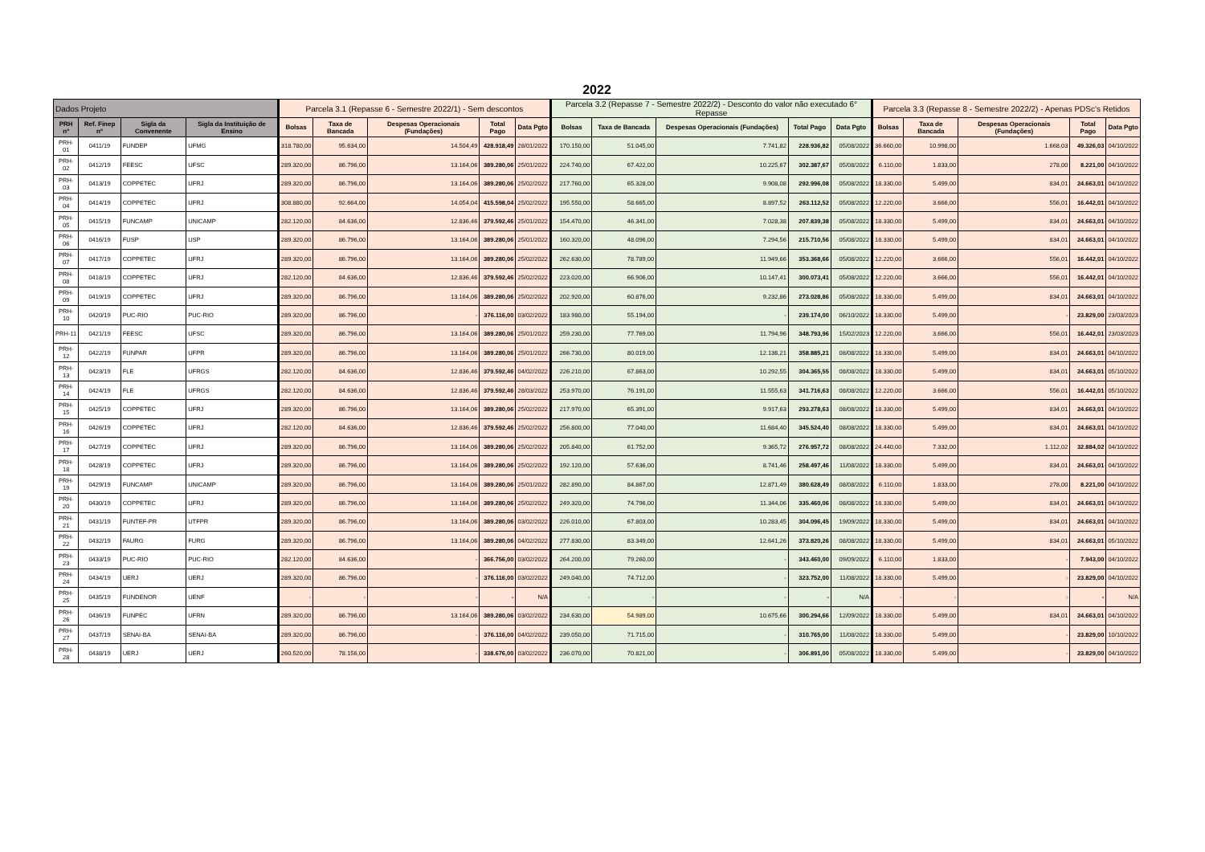2022
| Dados Projeto | | | | Parcela 3.1 (Repasse 6 - Semestre 2022/1) - Sem descontos | | | | | Parcela 3.2 (Repasse 7 - Semestre 2022/2) - Desconto do valor não executado 6° Repasse | | | | | Parcela 3.3 (Repasse 8 - Semestre 2022/2) - Apenas PDSc's Retidos | | | | |
| --- | --- | --- | --- | --- | --- | --- | --- | --- | --- | --- | --- | --- | --- | --- | --- | --- | --- | --- |
| PRH nº | Ref. Finep nº | Sigla da Convenente | Sigla da Instituição de Ensino | Bolsas | Taxa de Bancada | Despesas Operacionais (Fundações) | Total Pago | Data Pgto | Bolsas | Taxa de Bancada | Despesas Operacionais (Fundações) | Total Pago | Data Pgto | Bolsas | Taxa de Bancada | Despesas Operacionais (Fundações) | Total Pago | Data Pgto |
| PRH-01 | 0411/19 | FUNDEP | UFMG | 318.780,00 | 95.634,00 | 14.504,49 | 428.918,49 | 28/01/2022 | 170.150,00 | 51.045,00 | 7.741,82 | 228.936,82 | 05/08/2022 | 36.660,00 | 10.998,00 | 1.668,03 | 49.326,03 | 04/10/2022 |
| PRH-02 | 0412/19 | FEESC | UFSC | 289.320,00 | 86.796,00 | 13.164,06 | 389.280,06 | 25/01/2022 | 224.740,00 | 67.422,00 | 10.225,67 | 302.387,67 | 05/08/2022 | 6.110,00 | 1.833,00 | 278,00 | 8.221,00 | 04/10/2022 |
| PRH-03 | 0413/19 | COPPETEC | UFRJ | 289.320,00 | 86.796,00 | 13.164,06 | 389.280,06 | 25/02/2022 | 217.760,00 | 65.328,00 | 9.908,08 | 292.996,08 | 05/08/2022 | 18.330,00 | 5.499,00 | 834,01 | 24.663,01 | 04/10/2022 |
| PRH-04 | 0414/19 | COPPETEC | UFRJ | 308.880,00 | 92.664,00 | 14.054,04 | 415.598,04 | 25/02/2022 | 195.550,00 | 58.665,00 | 8.897,52 | 263.112,52 | 05/08/2022 | 12.220,00 | 3.666,00 | 556,01 | 16.442,01 | 04/10/2022 |
| PRH-05 | 0415/19 | FUNCAMP | UNICAMP | 282.120,00 | 84.636,00 | 12.836,46 | 379.592,46 | 25/01/2022 | 154.470,00 | 46.341,00 | 7.028,38 | 207.839,38 | 05/08/2022 | 18.330,00 | 5.499,00 | 834,01 | 24.663,01 | 04/10/2022 |
| PRH-06 | 0416/19 | FUSP | USP | 289.320,00 | 86.796,00 | 13.164,06 | 389.280,06 | 25/01/2022 | 160.320,00 | 48.096,00 | 7.294,56 | 215.710,56 | 05/08/2022 | 18.330,00 | 5.499,00 | 834,01 | 24.663,01 | 04/10/2022 |
| PRH-07 | 0417/19 | COPPETEC | UFRJ | 289.320,00 | 86.796,00 | 13.164,06 | 389.280,06 | 25/02/2022 | 262.630,00 | 78.789,00 | 11.949,66 | 353.368,66 | 05/08/2022 | 12.220,00 | 3.666,00 | 556,01 | 16.442,01 | 04/10/2022 |
| PRH-08 | 0418/19 | COPPETEC | UFRJ | 282.120,00 | 84.636,00 | 12.836,46 | 379.592,46 | 25/02/2022 | 223.020,00 | 66.906,00 | 10.147,41 | 300.073,41 | 05/08/2022 | 12.220,00 | 3.666,00 | 556,01 | 16.442,01 | 04/10/2022 |
| PRH-09 | 0419/19 | COPPETEC | UFRJ | 289.320,00 | 86.796,00 | 13.164,06 | 389.280,06 | 25/02/2022 | 202.920,00 | 60.876,00 | 9.232,86 | 273.028,86 | 05/08/2022 | 18.330,00 | 5.499,00 | 834,01 | 24.663,01 | 04/10/2022 |
| PRH-10 | 0420/19 | PUC-RIO | PUC-RIO | 289.320,00 | 86.796,00 | - | 376.116,00 | 03/02/2022 | 183.980,00 | 55.194,00 | - | 239.174,00 | 06/10/2022 | 18.330,00 | 5.499,00 | - | 23.829,00 | 23/03/2023 |
| PRH-11 | 0421/19 | FEESC | UFSC | 289.320,00 | 86.796,00 | 13.164,06 | 389.280,06 | 25/01/2022 | 259.230,00 | 77.769,00 | 11.794,96 | 348.793,96 | 15/02/2023 | 12.220,00 | 3.666,00 | 556,01 | 16.442,01 | 23/03/2023 |
| PRH-12 | 0422/19 | FUNPAR | UFPR | 289.320,00 | 86.796,00 | 13.164,06 | 389.280,06 | 25/01/2022 | 266.730,00 | 80.019,00 | 12.136,21 | 358.885,21 | 08/08/2022 | 18.330,00 | 5.499,00 | 834,01 | 24.663,01 | 04/10/2022 |
| PRH-13 | 0423/19 | FLE | UFRGS | 282.120,00 | 84.636,00 | 12.836,46 | 379.592,46 | 04/02/2022 | 226.210,00 | 67.863,00 | 10.292,55 | 304.365,55 | 08/08/2022 | 18.330,00 | 5.499,00 | 834,01 | 24.663,01 | 05/10/2022 |
| PRH-14 | 0424/19 | FLE | UFRGS | 282.120,00 | 84.636,00 | 12.836,46 | 379.592,46 | 28/03/2022 | 253.970,00 | 76.191,00 | 11.555,63 | 341.716,63 | 08/08/2022 | 12.220,00 | 3.666,00 | 556,01 | 16.442,01 | 05/10/2022 |
| PRH-15 | 0425/19 | COPPETEC | UFRJ | 289.320,00 | 86.796,00 | 13.164,06 | 389.280,06 | 25/02/2022 | 217.970,00 | 65.391,00 | 9.917,63 | 293.278,63 | 08/08/2022 | 18.330,00 | 5.499,00 | 834,01 | 24.663,01 | 04/10/2022 |
| PRH-16 | 0426/19 | COPPETEC | UFRJ | 282.120,00 | 84.636,00 | 12.836,46 | 379.592,46 | 25/02/2022 | 256.800,00 | 77.040,00 | 11.684,40 | 345.524,40 | 08/08/2022 | 18.330,00 | 5.499,00 | 834,01 | 24.663,01 | 04/10/2022 |
| PRH-17 | 0427/19 | COPPETEC | UFRJ | 289.320,00 | 86.796,00 | 13.164,06 | 389.280,06 | 25/02/2022 | 205.840,00 | 61.752,00 | 9.365,72 | 276.957,72 | 08/08/2022 | 24.440,00 | 7.332,00 | 1.112,02 | 32.884,02 | 04/10/2022 |
| PRH-18 | 0428/19 | COPPETEC | UFRJ | 289.320,00 | 86.796,00 | 13.164,06 | 389.280,06 | 25/02/2022 | 192.120,00 | 57.636,00 | 8.741,46 | 258.497,46 | 11/08/2022 | 18.330,00 | 5.499,00 | 834,01 | 24.663,01 | 04/10/2022 |
| PRH-19 | 0429/19 | FUNCAMP | UNICAMP | 289.320,00 | 86.796,00 | 13.164,06 | 389.280,06 | 25/01/2022 | 282.890,00 | 84.867,00 | 12.871,49 | 380.628,49 | 08/08/2022 | 6.110,00 | 1.833,00 | 278,00 | 8.221,00 | 04/10/2022 |
| PRH-20 | 0430/19 | COPPETEC | UFRJ | 289.320,00 | 86.796,00 | 13.164,06 | 389.280,06 | 25/02/2022 | 249.320,00 | 74.796,00 | 11.344,06 | 335.460,06 | 08/08/2022 | 18.330,00 | 5.499,00 | 834,01 | 24.663,01 | 04/10/2022 |
| PRH-21 | 0431/19 | FUNTEF-PR | UTFPR | 289.320,00 | 86.796,00 | 13.164,06 | 389.280,06 | 03/02/2022 | 226.010,00 | 67.803,00 | 10.283,45 | 304.096,45 | 19/09/2022 | 18.330,00 | 5.499,00 | 834,01 | 24.663,01 | 04/10/2022 |
| PRH-22 | 0432/19 | FAURG | FURG | 289.320,00 | 86.796,00 | 13.164,06 | 389.280,06 | 04/02/2022 | 277.830,00 | 83.349,00 | 12.641,26 | 373.820,26 | 08/08/2022 | 18.330,00 | 5.499,00 | 834,01 | 24.663,01 | 05/10/2022 |
| PRH-23 | 0433/19 | PUC-RIO | PUC-RIO | 282.120,00 | 84.636,00 | - | 366.756,00 | 03/02/2022 | 264.200,00 | 79.260,00 | - | 343.460,00 | 09/09/2022 | 6.110,00 | 1.833,00 | - | 7.943,00 | 04/10/2022 |
| PRH-24 | 0434/19 | UERJ | UERJ | 289.320,00 | 86.796,00 | - | 376.116,00 | 03/02/2022 | 249.040,00 | 74.712,00 | - | 323.752,00 | 11/08/2022 | 18.330,00 | 5.499,00 | - | 23.829,00 | 04/10/2022 |
| PRH-25 | 0435/19 | FUNDENOR | UENF | - | - | - | - | N/A | - | - | - | - | N/A | - | - | - | - | N/A |
| PRH-26 | 0436/19 | FUNPEC | UFRN | 289.320,00 | 86.796,00 | 13.164,06 | 389.280,06 | 03/02/2022 | 234.630,00 | 54.989,00 | 10.675,66 | 300.294,66 | 12/09/2022 | 18.330,00 | 5.499,00 | 834,01 | 24.663,01 | 04/10/2022 |
| PRH-27 | 0437/19 | SENAI-BA | SENAI-BA | 289.320,00 | 86.796,00 | - | 376.116,00 | 04/02/2022 | 239.050,00 | 71.715,00 | - | 310.765,00 | 11/08/2022 | 18.330,00 | 5.499,00 | - | 23.829,00 | 10/10/2022 |
| PRH-28 | 0438/19 | UERJ | UERJ | 260.520,00 | 78.156,00 | - | 338.676,00 | 03/02/2022 | 236.070,00 | 70.821,00 | - | 306.891,00 | 05/08/2022 | 18.330,00 | 5.499,00 | - | 23.829,00 | 04/10/2022 |